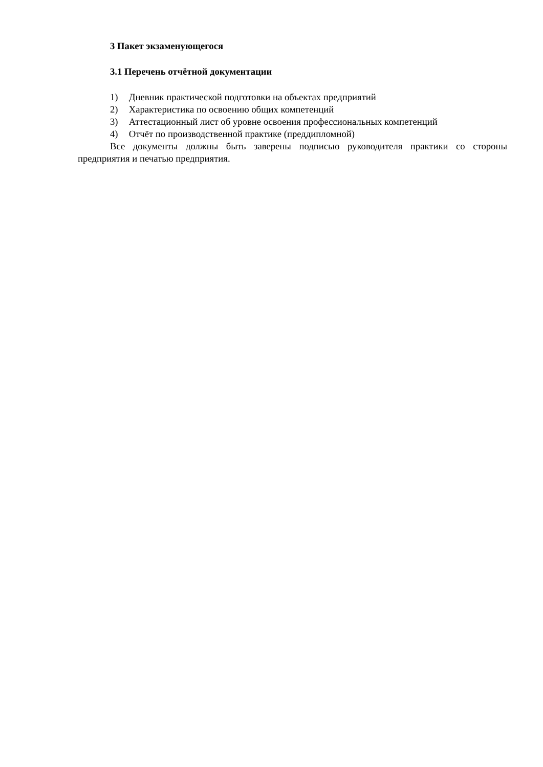3 Пакет экзаменующегося
3.1 Перечень отчётной документации
1) Дневник практической подготовки на объектах предприятий
2) Характеристика по освоению общих компетенций
3) Аттестационный лист об уровне освоения профессиональных компетенций
4) Отчёт по производственной практике (преддипломной)
Все документы должны быть заверены подписью руководителя практики со стороны предприятия и печатью предприятия.